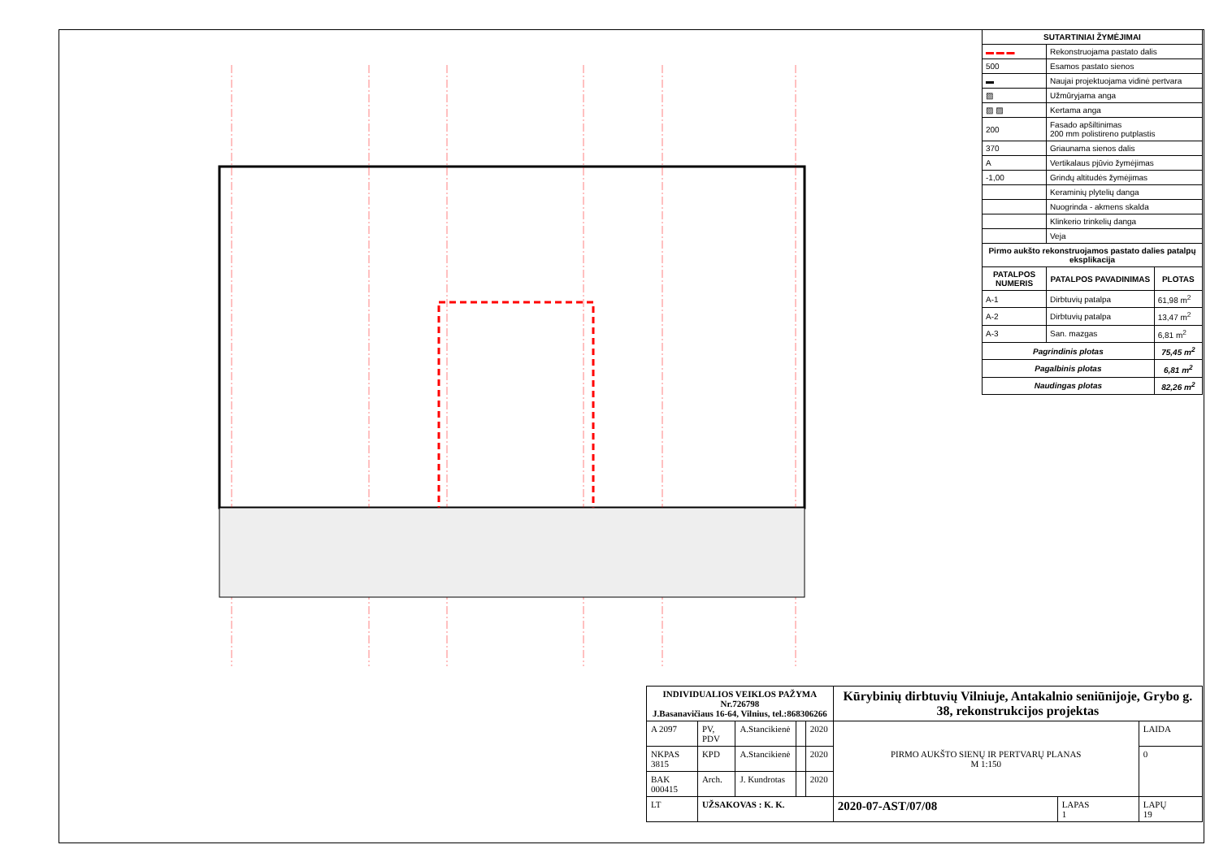| SUTARTINIAI ŽYMĖJIMAI | | |
| --- | --- | --- |
| ▬ ▬ ▬ | Rekonstruojama pastato dalis | |
| 500 | Esamos pastato sienos | |
| ▬ | Naujai projektuojama vidinė pertvara | |
| ▨ | Užmūryjama anga | |
| ▨ ▨ | Kertama anga | |
| 200 | Fasado apšiltinimas 200 mm polistireno putplastis | |
| 370 | Griaunama sienos dalis | |
| A | Vertikalaus pjūvio žymėjimas | |
| -1,00 | Grindų altitudės žymėjimas | |
| | Keraminių plytelių danga | |
| | Nuogrinda - akmens skalda | |
| | Klinkerio trinkelių danga | |
| | Veja | |
| Pirmo aukšto rekonstruojamos pastato dalies patalpų eksplikacija | | |
| PATALPOS NUMERIS | PATALPOS PAVADINIMAS | PLOTAS |
| A-1 | Dirbtuvių patalpa | 61,98 m<sup>2</sup> |
| A-2 | Dirbtuvių patalpa | 13,47 m<sup>2</sup> |
| A-3 | San. mazgas | 6,81 m<sup>2</sup> |
| Pagrindinis plotas | | 75,45 m<sup>2</sup> |
| Pagalbinis plotas | | 6,81 m<sup>2</sup> |
| Naudingas plotas | | 82,26 m<sup>2</sup> |
| INDIVIDUALIOS VEIKLOS PAŽYMA Nr.726798 J.Basanavičiaus 16-64, Vilnius, tel.:868306266 | | | | | Kūrybinių dirbtuvių Vilniuje, Antakalnio seniūnijoje, Grybo g. 38, rekonstrukcijos projektas | | |
| A 2097 | PV, PDV | A.Stancikienė | | 2020 | PIRMO AUKŠTO SIENŲ IR PERTVARŲ PLANAS M 1:150 | | LAIDA |
| NKPAS 3815 | KPD | A.Stancikienė | | 2020 | | | 0 |
| BAK 000415 | Arch. | J. Kundrotas | | 2020 | | | |
| LT | UŽSAKOVAS : K. K. | | | | 2020-07-AST/07/08 | LAPAS 1 | LAPŲ 19 |